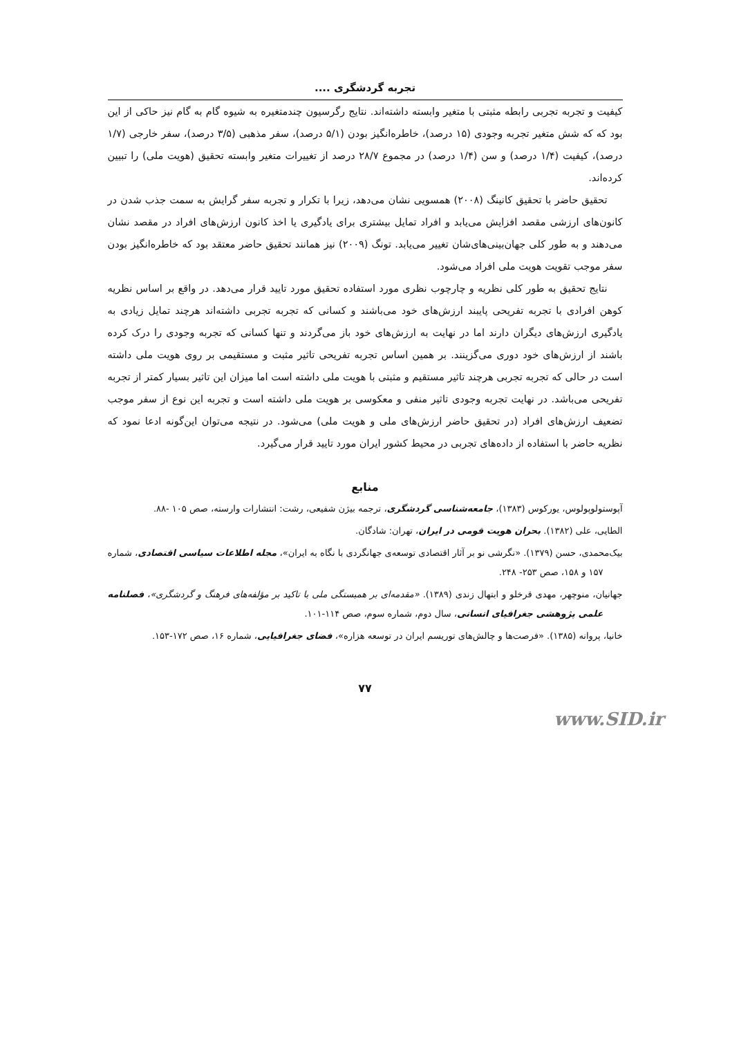تجربه گردشگری ....
کیفیت و تجربه تجربی رابطه مثبتی با متغیر وابسته داشته‌اند. نتایج رگرسیون چندمتغیره به شیوه گام به گام نیز حاکی از این بود که که شش متغیر تجربه وجودی (۱۵ درصد)، خاطره‌انگیز بودن (۵/۱ درصد)، سفر مذهبی (۳/۵ درصد)، سفر خارجی (۱/۷ درصد)، کیفیت (۱/۴ درصد) و سن (۱/۴ درصد) در مجموع ۲۸/۷ درصد از تغییرات متغیر وابسته تحقیق (هویت ملی) را تبیین کرده‌اند.
تحقیق حاضر با تحقیق کانینگ (۲۰۰۸) همسویی نشان می‌دهد، زیرا با تکرار و تجربه سفر گرایش به سمت جذب شدن در کانون‌های ارزشی مقصد افزایش می‌یابد و افراد تمایل بیشتری برای یادگیری یا اخذ کانون ارزش‌های افراد در مقصد نشان می‌دهند و به طور کلی جهان‌بینی‌های‌شان تغییر می‌یابد. تونگ (۲۰۰۹) نیز همانند تحقیق حاضر معتقد بود که خاطره‌انگیز بودن سفر موجب تقویت هویت ملی افراد می‌شود.
نتایج تحقیق به طور کلی نظریه و چارچوب نظری مورد استفاده تحقیق مورد تایید قرار می‌دهد. در واقع بر اساس نظریه کوهن افرادی با تجربه تفریحی پایبند ارزش‌های خود می‌باشند و کسانی که تجربه تجربی داشته‌اند هرچند تمایل زیادی به یادگیری ارزش‌های دیگران دارند اما در نهایت به ارزش‌های خود باز می‌گردند و تنها کسانی که تجربه وجودی را درک کرده باشند از ارزش‌های خود دوری می‌گزینند. بر همین اساس تجربه تفریحی تاثیر مثبت و مستقیمی بر روی هویت ملی داشته است در حالی که تجربه تجربی هرچند تاثیر مستقیم و مثبتی با هویت ملی داشته است اما میزان این تاثیر بسیار کمتر از تجربه تفریحی می‌باشد. در نهایت تجربه وجودی تاثیر منفی و معکوسی بر هویت ملی داشته است و تجربه این نوع از سفر موجب تضعیف ارزش‌های افراد (در تحقیق حاضر ارزش‌های ملی و هویت ملی) می‌شود. در نتیجه می‌توان این‌گونه ادعا نمود که نظریه حاضر با استفاده از داده‌های تجربی در محیط کشور ایران مورد تایید قرار می‌گیرد.
منابع
آپوستولوپولوس، یورکوس (۱۳۸۳)، جامعه‌شناسی گردشگری، ترجمه بیژن شفیعی، رشت: انتشارات وارسته، صص ۱۰۵ -۸۸.
الطایی، علی (۱۳۸۲). بحران هویت قومی در ایران، تهران: شادگان.
بیک‌محمدی، حسن (۱۳۷۹). «نگرشی نو بر آثار اقتصادی توسعه‌ی جهانگردی با نگاه به ایران»، مجله اطلاعات سیاسی اقتصادی، شماره ۱۵۷ و ۱۵۸، صص ۲۵۳- ۲۴۸.
جهانیان، منوچهر، مهدی قرخلو و ابتهال زندی (۱۳۸۹). «مقدمه‌ای بر همبستگی ملی با تاکید بر مؤلفه‌های فرهنگ و گردشگری»، فصلنامه علمی پژوهشی جغرافیای انسانی، سال دوم، شماره سوم، صص ۱۱۴-۱۰۱.
خانیا، پروانه (۱۳۸۵). «فرصت‌ها و چالش‌های توریسم ایران در توسعه هزاره»، فضای جغرافیایی، شماره ۱۶، صص ۱۷۲-۱۵۳.
۷۷
www.SID.ir